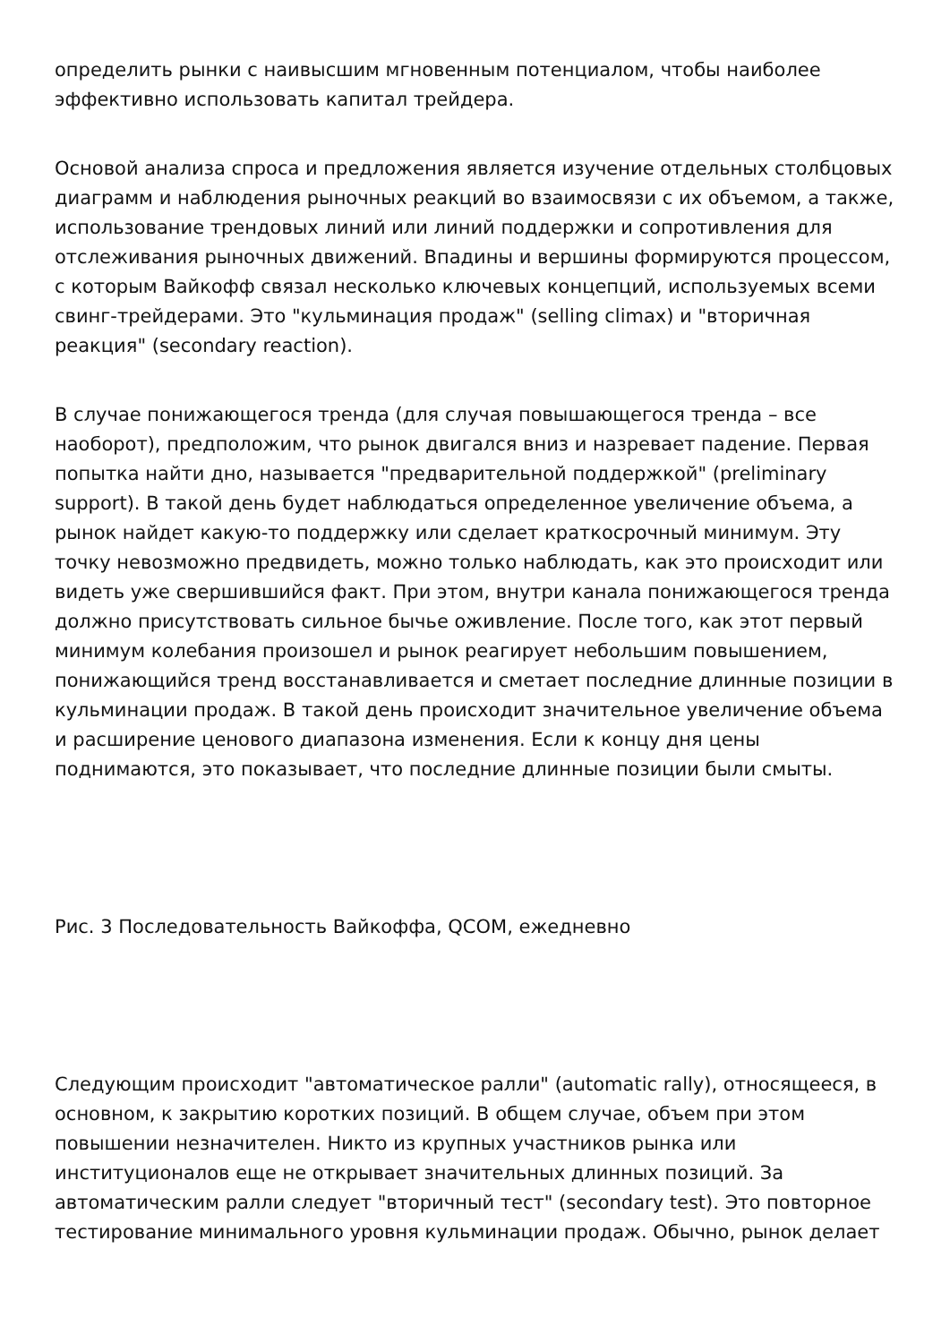определить рынки с наивысшим мгновенным потенциалом, чтобы наиболее эффективно использовать капитал трейдера.
Основой анализа спроса и предложения является изучение отдельных столбцовых диаграмм и наблюдения рыночных реакций во взаимосвязи с их объемом, а также, использование трендовых линий или линий поддержки и сопротивления для отслеживания рыночных движений. Впадины и вершины формируются процессом, с которым Вайкофф связал несколько ключевых концепций, используемых всеми свинг-трейдерами. Это "кульминация продаж" (selling climax) и "вторичная реакция" (secondary reaction).
В случае понижающегося тренда (для случая повышающегося тренда – все наоборот), предположим, что рынок двигался вниз и назревает падение. Первая попытка найти дно, называется "предварительной поддержкой" (preliminary support). В такой день будет наблюдаться определенное увеличение объема, а рынок найдет какую-то поддержку или сделает краткосрочный минимум. Эту точку невозможно предвидеть, можно только наблюдать, как это происходит или видеть уже свершившийся факт. При этом, внутри канала понижающегося тренда должно присутствовать сильное бычье оживление. После того, как этот первый минимум колебания произошел и рынок реагирует небольшим повышением, понижающийся тренд восстанавливается и сметает последние длинные позиции в кульминации продаж. В такой день происходит значительное увеличение объема и расширение ценового диапазона изменения. Если к концу дня цены поднимаются, это показывает, что последние длинные позиции были смыты.
Рис. 3 Последовательность Вайкоффа, QCOM, ежедневно
Следующим происходит "автоматическое ралли" (automatic rally), относящееся, в основном, к закрытию коротких позиций. В общем случае, объем при этом повышении незначителен. Никто из крупных участников рынка или институционалов еще не открывает значительных длинных позиций. За автоматическим ралли следует "вторичный тест" (secondary test). Это повторное тестирование минимального уровня кульминации продаж. Обычно, рынок делает